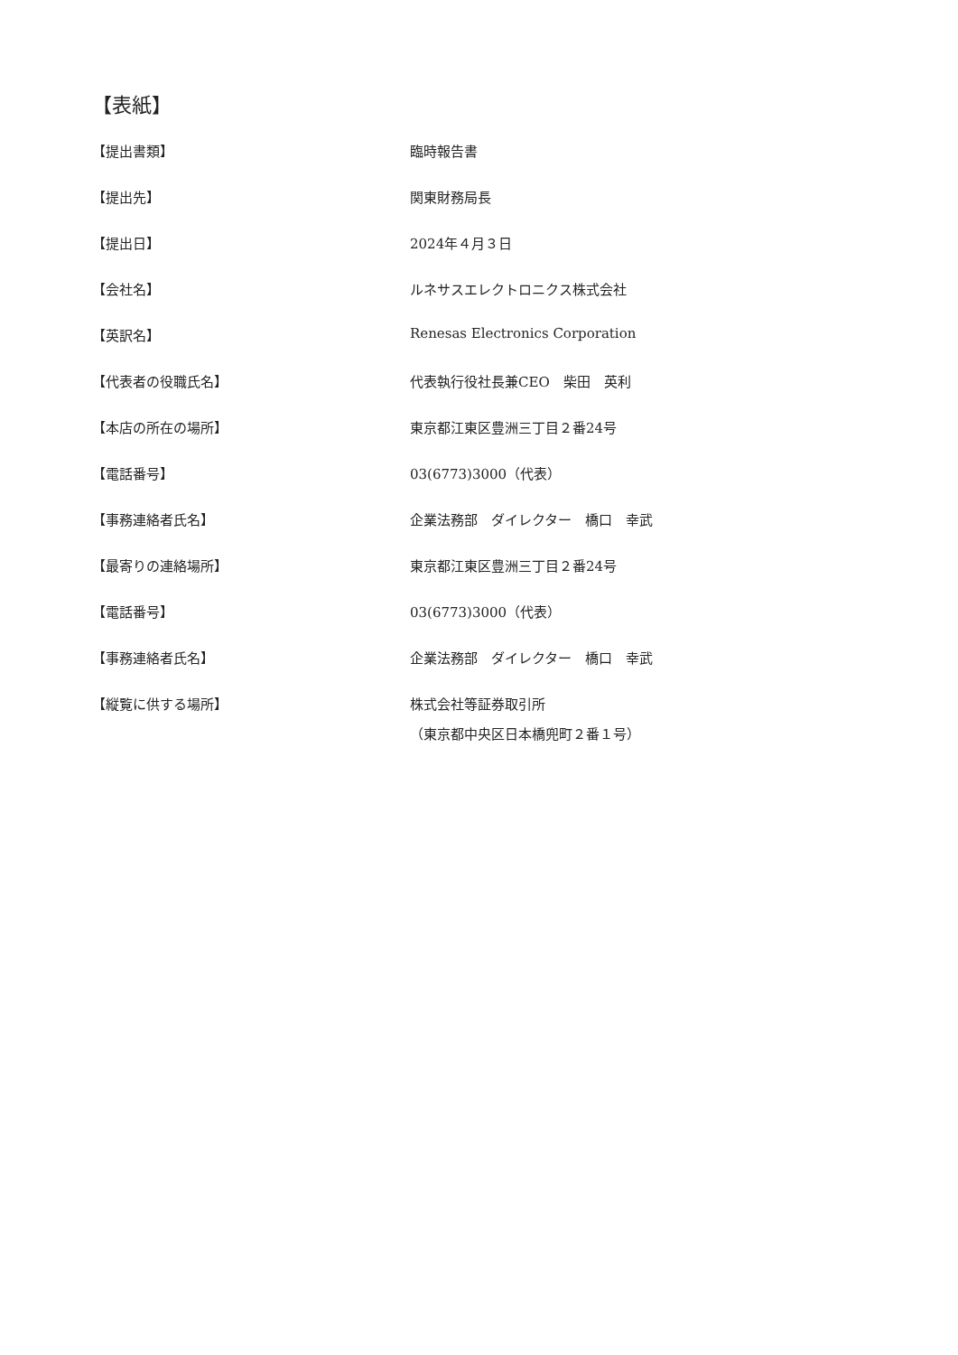【表紙】
【提出書類】 臨時報告書
【提出先】 関東財務局長
【提出日】 2024年４月３日
【会社名】 ルネサスエレクトロニクス株式会社
【英訳名】 Renesas Electronics Corporation
【代表者の役職氏名】 代表執行役社長兼CEO　柴田　英利
【本店の所在の場所】 東京都江東区豊洲三丁目２番24号
【電話番号】 03(6773)3000（代表）
【事務連絡者氏名】 企業法務部　ダイレクター　橋口　幸武
【最寄りの連絡場所】 東京都江東区豊洲三丁目２番24号
【電話番号】 03(6773)3000（代表）
【事務連絡者氏名】 企業法務部　ダイレクター　橋口　幸武
【縦覧に供する場所】 株式会社等証券取引所
（東京都中央区日本橋兜町２番１号）